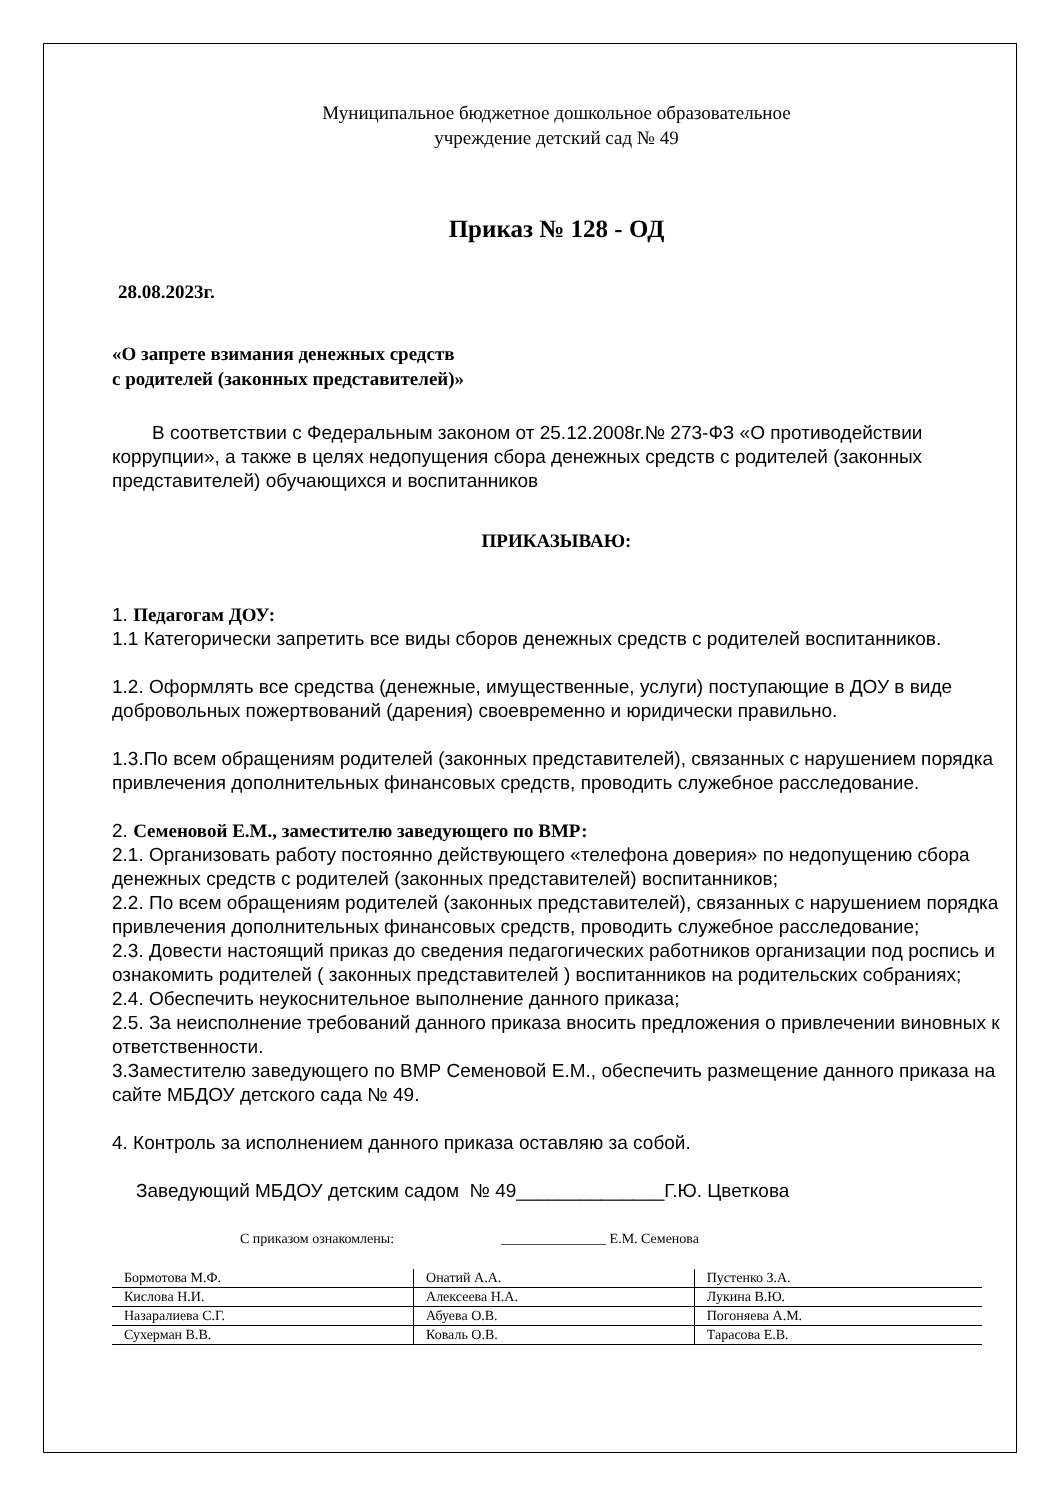Муниципальное бюджетное дошкольное образовательное
учреждение детский сад № 49
Приказ № 128 - ОД
28.08.2023г.
«О запрете взимания денежных средств
с родителей (законных представителей)»
В соответствии с Федеральным законом от 25.12.2008г.№ 273-ФЗ «О противодействии коррупции», а также в целях недопущения сбора денежных средств с родителей (законных представителей) обучающихся и воспитанников
ПРИКАЗЫВАЮ:
1. Педагогам ДОУ:
1.1 Категорически запретить все виды сборов денежных средств с родителей воспитанников.
1.2. Оформлять все средства (денежные, имущественные, услуги) поступающие в ДОУ в виде добровольных пожертвований (дарения) своевременно и юридически правильно.
1.3.По всем обращениям родителей (законных представителей), связанных с нарушением порядка привлечения дополнительных финансовых средств, проводить служебное расследование.
2. Семеновой Е.М., заместителю заведующего по ВМР:
2.1. Организовать работу постоянно действующего «телефона доверия» по недопущению сбора денежных средств с родителей (законных представителей) воспитанников;
2.2. По всем обращениям родителей (законных представителей), связанных с нарушением порядка привлечения дополнительных финансовых средств, проводить служебное расследование;
2.3. Довести настоящий приказ до сведения педагогических работников организации под роспись и ознакомить родителей ( законных представителей ) воспитанников на родительских собраниях;
2.4. Обеспечить неукоснительное выполнение данного приказа;
2.5. За неисполнение требований данного приказа вносить предложения о привлечении виновных к ответственности.
3.Заместителю заведующего по ВМР Семеновой Е.М., обеспечить размещение данного приказа на сайте МБДОУ детского сада № 49.
4. Контроль за исполнением данного приказа оставляю за собой.
Заведующий МБДОУ детским садом № 49______________Г.Ю. Цветкова
С приказом ознакомлены: _______________ Е.М. Семенова
| Бормотова М.Ф. | Онатий А.А. | Пустенко З.А. |
| Кислова Н.И. | Алексеева Н.А. | Лукина В.Ю. |
| Назаралиева С.Г. | Абуева О.В. | Погоняева А.М. |
| Сухерман В.В. | Коваль О.В. | Тарасова Е.В. |